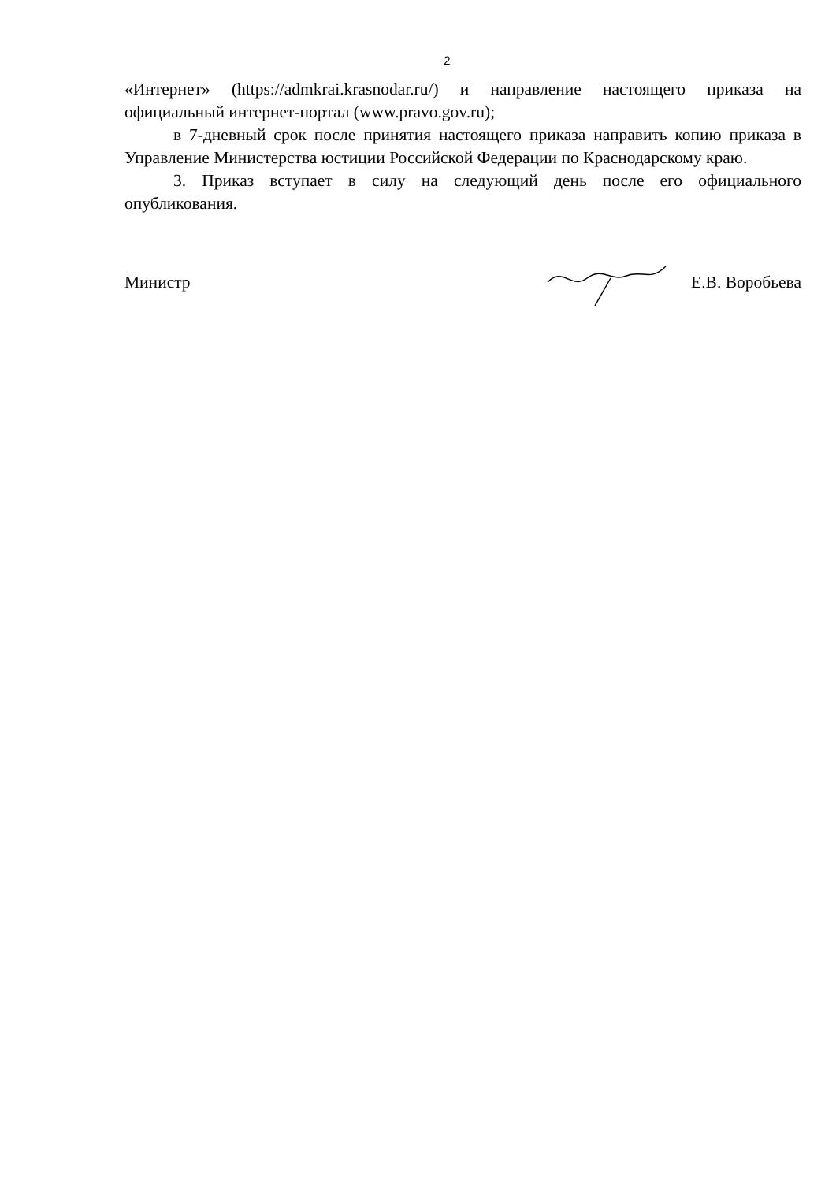2
«Интернет» (https://admkrai.krasnodar.ru/) и направление настоящего приказа на официальный интернет-портал (www.pravo.gov.ru);
в 7-дневный срок после принятия настоящего приказа направить копию приказа в Управление Министерства юстиции Российской Федерации по Краснодарскому краю.
3. Приказ вступает в силу на следующий день после его официального опубликования.
Министр Е.В. Воробьева